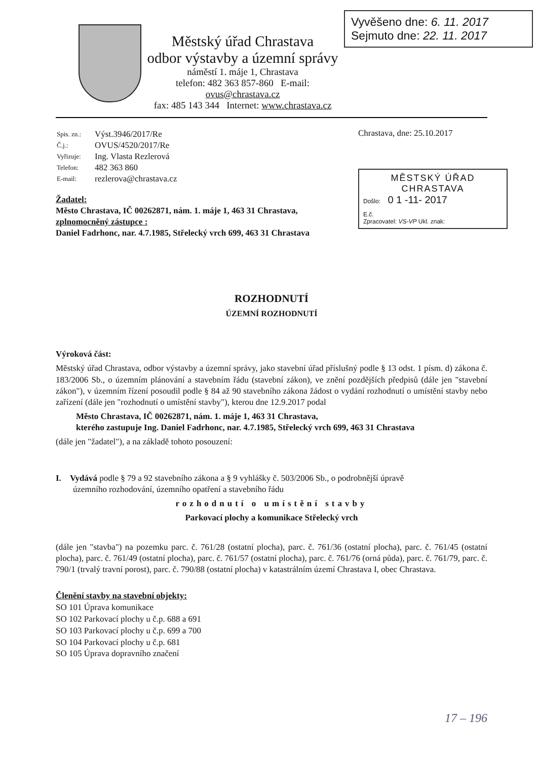Městský úřad Chrastava
odbor výstavby a územní správy
náměstí 1. máje 1, Chrastava
telefon: 482 363 857-860 E-mail: ovus@chrastava.cz
fax: 485 143 344 Internet: www.chrastava.cz
Vyvěšeno dne: 6. 11. 2017
Sejmuto dne: 22. 11. 2017
| Spis. zn.: | Výst.3946/2017/Re |
| Č.j.: | OVUS/4520/2017/Re |
| Vyřizuje: | Ing. Vlasta Rezlerová |
| Telefon: | 482 363 860 |
| E-mail: | rezlerova@chrastava.cz |
Žadatel:
Město Chrastava, IČ 00262871, nám. 1. máje 1, 463 31 Chrastava,
zplnomocněný zástupce :
Daniel Fadrhonc, nar. 4.7.1985, Střelecký vrch 699, 463 31 Chrastava
Chrastava, dne: 25.10.2017
MĚSTSKÝ ÚŘAD
CHRASTAVA
Došlo: 0 1 -11- 2017
E.č.
Zpracovatel: VS-VP Ukl. znak:
ROZHODNUTÍ
ÚZEMNÍ ROZHODNUTÍ
Výroková část:
Městský úřad Chrastava, odbor výstavby a územní správy, jako stavební úřad příslušný podle § 13 odst. 1 písm. d) zákona č. 183/2006 Sb., o územním plánování a stavebním řádu (stavební zákon), ve znění pozdějších předpisů (dále jen "stavební zákon"), v územním řízení posoudil podle § 84 až 90 stavebního zákona žádost o vydání rozhodnutí o umístění stavby nebo zařízení (dále jen "rozhodnutí o umístění stavby"), kterou dne 12.9.2017 podal
Město Chrastava, IČ 00262871, nám. 1. máje 1, 463 31 Chrastava,
kterého zastupuje Ing. Daniel Fadrhonc, nar. 4.7.1985, Střelecký vrch 699, 463 31 Chrastava
(dále jen "žadatel"), a na základě tohoto posouzení:
I. Vydává podle § 79 a 92 stavebního zákona a § 9 vyhlášky č. 503/2006 Sb., o podrobnější úpravě
územního rozhodování, územního opatření a stavebního řádu
rozhodnutí o umístění stavby
Parkovací plochy a komunikace Střelecký vrch
(dále jen "stavba") na pozemku parc. č. 761/28 (ostatní plocha), parc. č. 761/36 (ostatní plocha), parc. č. 761/45 (ostatní plocha), parc. č. 761/49 (ostatní plocha), parc. č. 761/57 (ostatní plocha), parc. č. 761/76 (orná půda), parc. č. 761/79, parc. č. 790/1 (trvalý travní porost), parc. č. 790/88 (ostatní plocha) v katastrálním území Chrastava I, obec Chrastava.
Členění stavby na stavební objekty:
SO 101 Úprava komunikace
SO 102 Parkovací plochy u č.p. 688 a 691
SO 103 Parkovací plochy u č.p. 699 a 700
SO 104 Parkovací plochy u č.p. 681
SO 105 Úprava dopravního značení
17 – 196